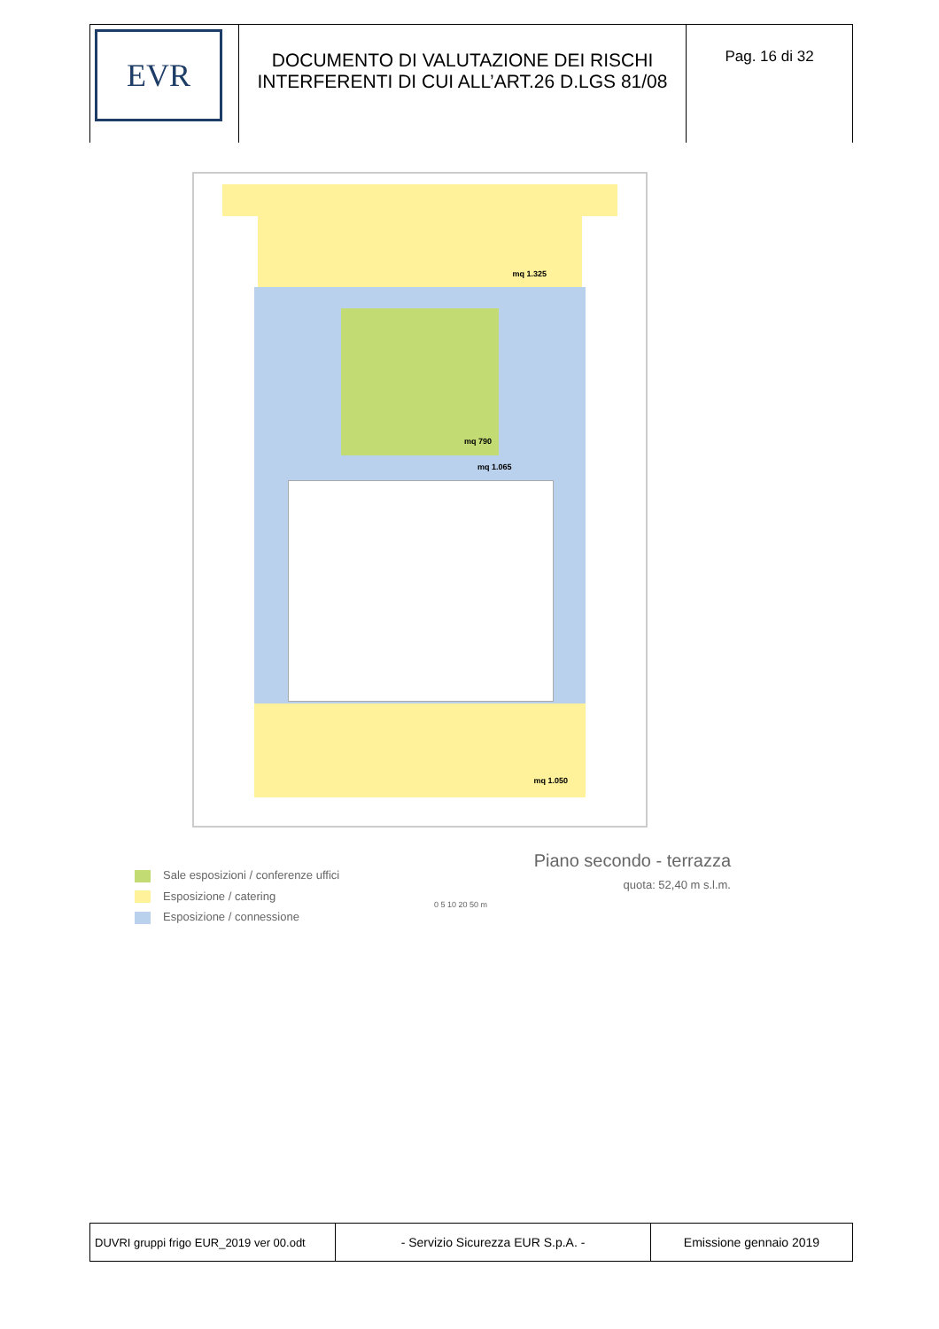| EVR | DOCUMENTO DI VALUTAZIONE DEI RISCHI INTERFERENTI DI CUI ALL’ART.26 D.LGS 81/08 | Pag. 16 di 32 |
mq 1.325
mq 790
mq 1.065
mq 1.050
Sale esposizioni / conferenze uffici
Esposizione / catering
Esposizione / connessione
Piano secondo - terrazza
quota: 52,40 m s.l.m.
0 5 10 20 50 m
| DUVRI gruppi frigo EUR_2019 ver 00.odt | - Servizio Sicurezza EUR S.p.A. - | Emissione gennaio 2019 |